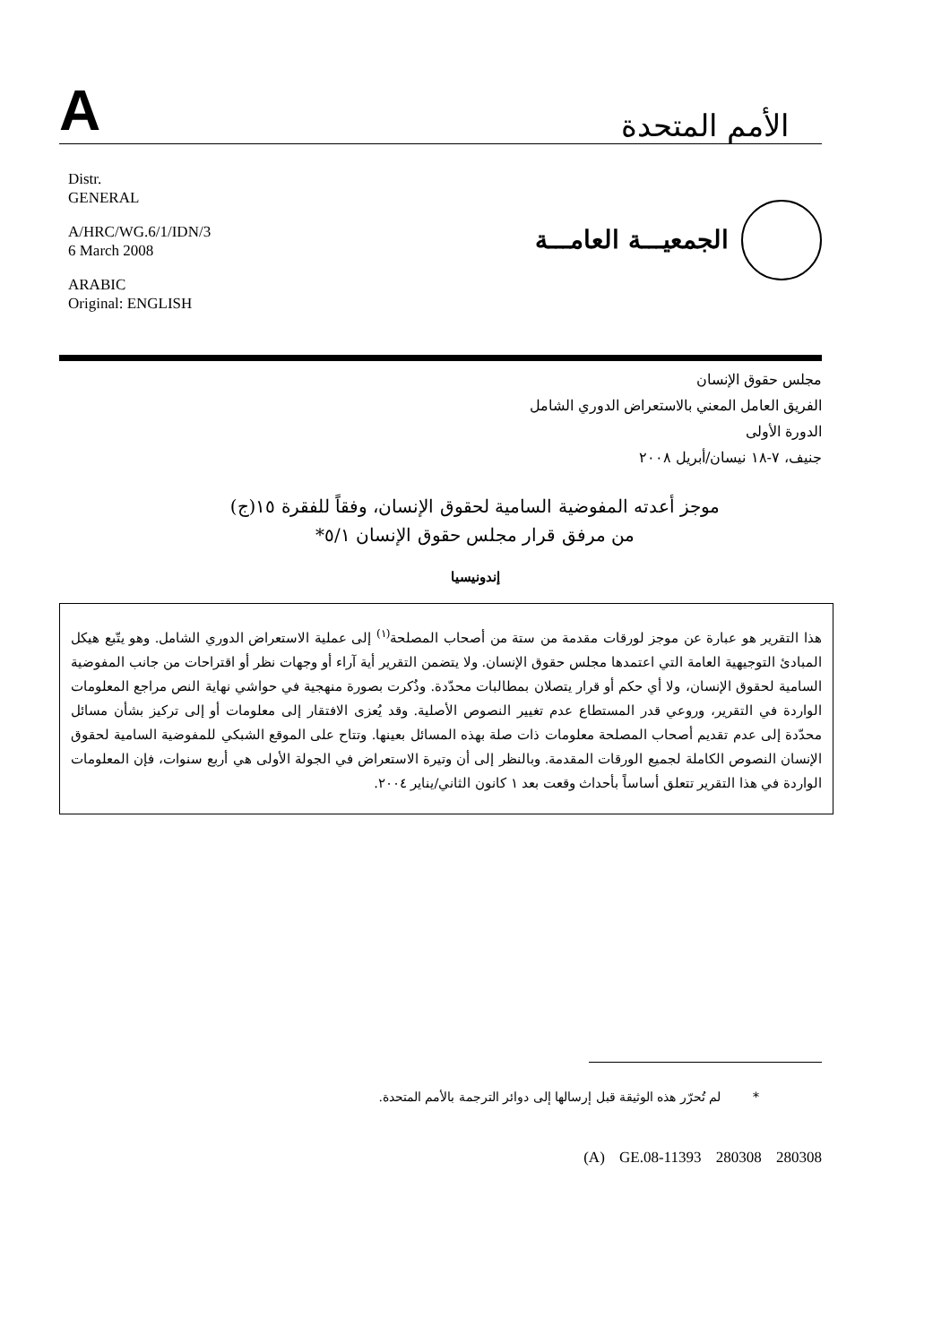Aالأمم المتحدة
Distr.
GENERAL
A/HRC/WG.6/1/IDN/3
6 March 2008
ARABIC
Original: ENGLISH
الجمعيـــة العامـــة
مجلس حقوق الإنسان
الفريق العامل المعني بالاستعراض الدوري الشامل
الدورة الأولى
جنيف، ٧-١٨ نيسان/أبريل ٢٠٠٨
موجز أعدته المفوضية السامية لحقوق الإنسان، وفقاً للفقرة ١٥(ج)
من مرفق قرار مجلس حقوق الإنسان ٥/١*
إندونيسيا
هذا التقرير هو عبارة عن موجز لورقات مقدمة من ستة من أصحاب المصلحة<sup>(١)</sup> إلى عملية الاستعراض الدوري الشامل. وهو يتّبع هيكل المبادئ التوجيهية العامة التي اعتمدها مجلس حقوق الإنسان. ولا يتضمن التقرير أية آراء أو وجهات نظر أو اقتراحات من جانب المفوضية السامية لحقوق الإنسان، ولا أي حكم أو قرار يتصلان بمطالبات محدّدة. وذُكرت بصورة منهجية في حواشي نهاية النص مراجع المعلومات الواردة في التقرير، وروعي قدر المستطاع عدم تغيير النصوص الأصلية. وقد يُعزى الافتقار إلى معلومات أو إلى تركيز بشأن مسائل محدّدة إلى عدم تقديم أصحاب المصلحة معلومات ذات صلة بهذه المسائل بعينها. وتتاح على الموقع الشبكي للمفوضية السامية لحقوق الإنسان النصوص الكاملة لجميع الورقات المقدمة. وبالنظر إلى أن وتيرة الاستعراض في الجولة الأولى هي أربع سنوات، فإن المعلومات الواردة في هذا التقرير تتعلق أساساً بأحداث وقعت بعد ١ كانون الثاني/يناير ٢٠٠٤.
* لم تُحرّر هذه الوثيقة قبل إرسالها إلى دوائر الترجمة بالأمم المتحدة.
(A) GE.08-11393 280308 280308